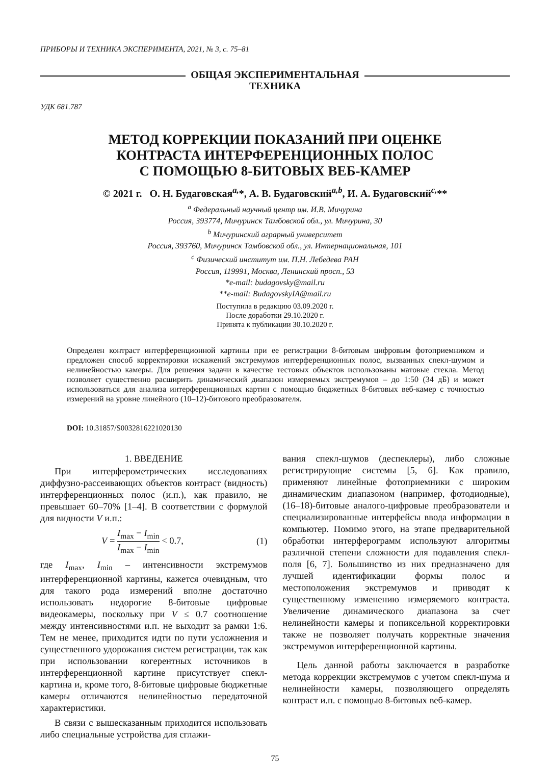ПРИБОРЫ И ТЕХНИКА ЭКСПЕРИМЕНТА, 2021, № 3, с. 75–81
ОБЩАЯ ЭКСПЕРИМЕНТАЛЬНАЯ
ТЕХНИКА
УДК 681.787
МЕТОД КОРРЕКЦИИ ПОКАЗАНИЙ ПРИ ОЦЕНКЕ
КОНТРАСТА ИНТЕРФЕРЕНЦИОННЫХ ПОЛОС
С ПОМОЩЬЮ 8-БИТОВЫХ ВЕБ-КАМЕР
© 2021 г. О. Н. Будаговская<sup>a,</sup>*, А. В. Будаговский<sup>a,b</sup>, И. А. Будаговский<sup>c,</sup>**
<sup>a</sup> Федеральный научный центр им. И.В. Мичурина
Россия, 393774, Мичуринск Тамбовской обл., ул. Мичурина, 30
<sup>b</sup> Мичуринский аграрный университет
Россия, 393760, Мичуринск Тамбовской обл., ул. Интернациональная, 101
<sup>c</sup> Физический институт им. П.Н. Лебедева РАН
Россия, 119991, Москва, Ленинский просп., 53
*e-mail: budagovsky@mail.ru
**e-mail: BudagovskyIA@mail.ru
Поступила в редакцию 03.09.2020 г.
После доработки 29.10.2020 г.
Принята к публикации 30.10.2020 г.
Определен контраст интерференционной картины при ее регистрации 8-битовым цифровым фотоприемником и предложен способ корректировки искажений экстремумов интерференционных полос, вызванных спекл-шумом и нелинейностью камеры. Для решения задачи в качестве тестовых объектов использованы матовые стекла. Метод позволяет существенно расширить динамический диапазон измеряемых экстремумов – до 1:50 (34 дБ) и может использоваться для анализа интерференционных картин с помощью бюджетных 8-битовых веб-камер с точностью измерений на уровне линейного (10–12)-битового преобразователя.
DOI: 10.31857/S0032816221020130
1. ВВЕДЕНИЕ
При интерферометрических исследованиях диффузно-рассеивающих объектов контраст (видность) интерференционных полос (и.п.), как правило, не превышает 60–70% [1–4]. В соответствии с формулой для видности V и.п.:
V = I<sub>max</sub> − I<sub>min</sub> I<sub>max</sub> − I<sub>min</sub> < 0.7, (1)
где I<sub>max</sub>, I<sub>min</sub> – интенсивности экстремумов интерференционной картины, кажется очевидным, что для такого рода измерений вполне достаточно использовать недорогие 8-битовые цифровые видеокамеры, поскольку при V ≤ 0.7 соотношение между интенсивностями и.п. не выходит за рамки 1:6. Тем не менее, приходится идти по пути усложнения и существенного удорожания систем регистрации, так как при использовании когерентных источников в интерференционной картине присутствует спекл-картина и, кроме того, 8-битовые цифровые бюджетные камеры отличаются нелинейностью передаточной характеристики.
В связи с вышесказанным приходится использовать либо специальные устройства для сглажи-
вания спекл-шумов (деспеклеры), либо сложные регистрирующие системы [5, 6]. Как правило, применяют линейные фотоприемники с широким динамическим диапазоном (например, фотодиодные), (16–18)-битовые аналого-цифровые преобразователи и специализированные интерфейсы ввода информации в компьютер. Помимо этого, на этапе предварительной обработки интерферограмм используют алгоритмы различной степени сложности для подавления спекл-поля [6, 7]. Большинство из них предназначено для лучшей идентификации формы полос и местоположения экстремумов и приводят к существенному изменению измеряемого контраста. Увеличение динамического диапазона за счет нелинейности камеры и попиксельной корректировки также не позволяет получать корректные значения экстремумов интерференционной картины.
Цель данной работы заключается в разработке метода коррекции экстремумов с учетом спекл-шума и нелинейности камеры, позволяющего определять контраст и.п. с помощью 8-битовых веб-камер.
75